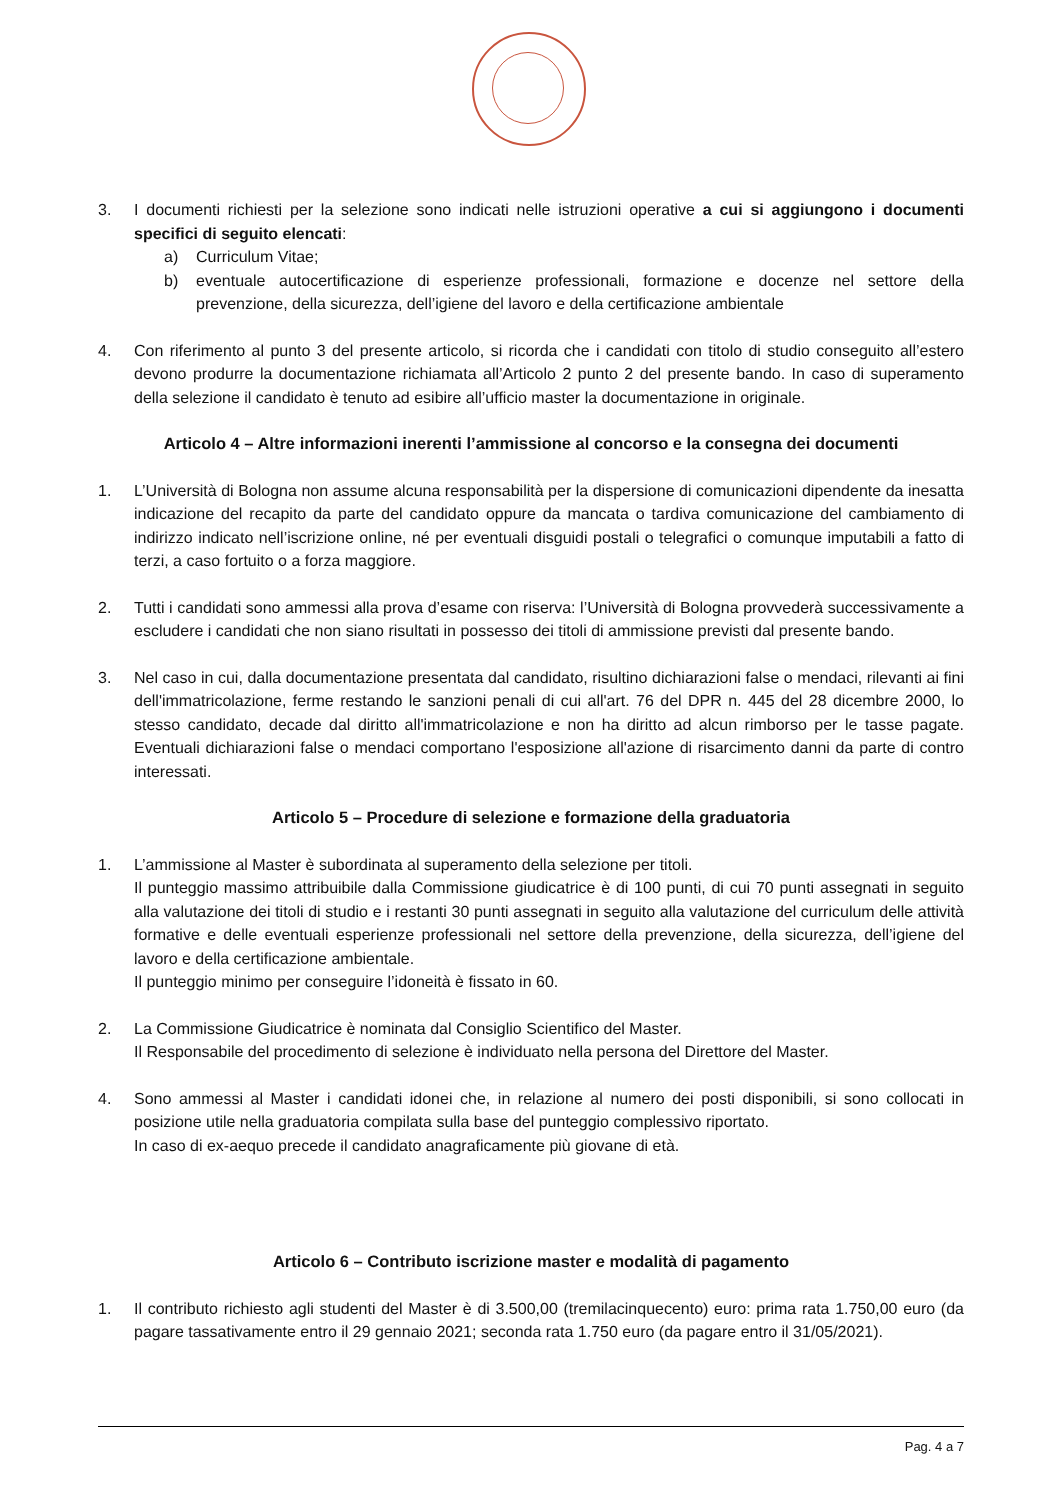3. I documenti richiesti per la selezione sono indicati nelle istruzioni operative a cui si aggiungono i documenti specifici di seguito elencati:
a) Curriculum Vitae;
b) eventuale autocertificazione di esperienze professionali, formazione e docenze nel settore della prevenzione, della sicurezza, dell’igiene del lavoro e della certificazione ambientale
4. Con riferimento al punto 3 del presente articolo, si ricorda che i candidati con titolo di studio conseguito all’estero devono produrre la documentazione richiamata all’Articolo 2 punto 2 del presente bando. In caso di superamento della selezione il candidato è tenuto ad esibire all’ufficio master la documentazione in originale.
Articolo 4 – Altre informazioni inerenti l’ammissione al concorso e la consegna dei documenti
1. L’Università di Bologna non assume alcuna responsabilità per la dispersione di comunicazioni dipendente da inesatta indicazione del recapito da parte del candidato oppure da mancata o tardiva comunicazione del cambiamento di indirizzo indicato nell’iscrizione online, né per eventuali disguidi postali o telegrafici o comunque imputabili a fatto di terzi, a caso fortuito o a forza maggiore.
2. Tutti i candidati sono ammessi alla prova d’esame con riserva: l’Università di Bologna provvederà successivamente a escludere i candidati che non siano risultati in possesso dei titoli di ammissione previsti dal presente bando.
3. Nel caso in cui, dalla documentazione presentata dal candidato, risultino dichiarazioni false o mendaci, rilevanti ai fini dell'immatricolazione, ferme restando le sanzioni penali di cui all'art. 76 del DPR n. 445 del 28 dicembre 2000, lo stesso candidato, decade dal diritto all'immatricolazione e non ha diritto ad alcun rimborso per le tasse pagate. Eventuali dichiarazioni false o mendaci comportano l'esposizione all'azione di risarcimento danni da parte di contro interessati.
Articolo 5 – Procedure di selezione e formazione della graduatoria
1. L’ammissione al Master è subordinata al superamento della selezione per titoli.
Il punteggio massimo attribuibile dalla Commissione giudicatrice è di 100 punti, di cui 70 punti assegnati in seguito alla valutazione dei titoli di studio e i restanti 30 punti assegnati in seguito alla valutazione del curriculum delle attività formative e delle eventuali esperienze professionali nel settore della prevenzione, della sicurezza, dell’igiene del lavoro e della certificazione ambientale.
Il punteggio minimo per conseguire l’idoneità è fissato in 60.
2. La Commissione Giudicatrice è nominata dal Consiglio Scientifico del Master.
Il Responsabile del procedimento di selezione è individuato nella persona del Direttore del Master.
4. Sono ammessi al Master i candidati idonei che, in relazione al numero dei posti disponibili, si sono collocati in posizione utile nella graduatoria compilata sulla base del punteggio complessivo riportato.
In caso di ex-aequo precede il candidato anagraficamente più giovane di età.
Articolo 6 – Contributo iscrizione master e modalità di pagamento
1. Il contributo richiesto agli studenti del Master è di 3.500,00 (tremilacinquecento) euro: prima rata 1.750,00 euro (da pagare tassativamente entro il 29 gennaio 2021; seconda rata 1.750 euro (da pagare entro il 31/05/2021).
Pag. 4 a 7